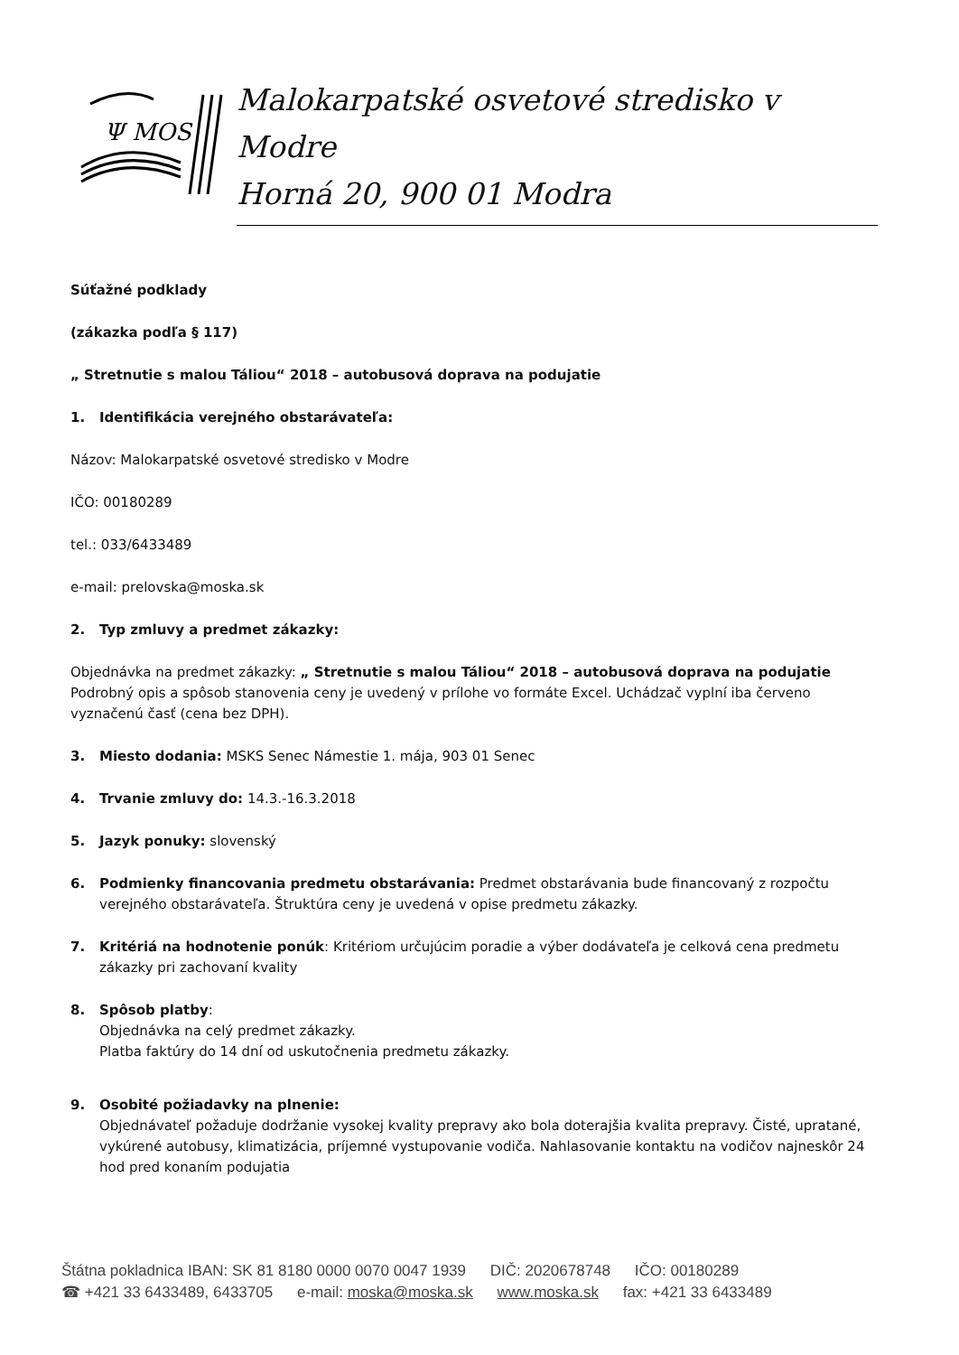Ψ MOS
Malokarpatské osvetové stredisko v Modre
Horná 20, 900 01 Modra
Súťažné podklady
(zákazka podľa § 117)
„ Stretnutie s malou Táliou“ 2018 – autobusová doprava na podujatie
1. Identifikácia verejného obstarávateľa:
Názov: Malokarpatské osvetové stredisko v Modre
IČO: 00180289
tel.: 033/6433489
e-mail: prelovska@moska.sk
2. Typ zmluvy a predmet zákazky:
Objednávka na predmet zákazky: „ Stretnutie s malou Táliou“ 2018 – autobusová doprava na podujatie
Podrobný opis a spôsob stanovenia ceny je uvedený v prílohe vo formáte Excel. Uchádzač vyplní iba červeno vyznačenú časť (cena bez DPH).
3. Miesto dodania: MSKS Senec Námestie 1. mája, 903 01 Senec
4. Trvanie zmluvy do: 14.3.-16.3.2018
5. Jazyk ponuky: slovenský
6. Podmienky financovania predmetu obstarávania: Predmet obstarávania bude financovaný z rozpočtu verejného obstarávateľa. Štruktúra ceny je uvedená v opise predmetu zákazky.
7. Kritériá na hodnotenie ponúk: Kritériom určujúcim poradie a výber dodávateľa je celková cena predmetu zákazky pri zachovaní kvality
8. Spôsob platby:
Objednávka na celý predmet zákazky.
Platba faktúry do 14 dní od uskutočnenia predmetu zákazky.
9. Osobité požiadavky na plnenie:
Objednávateľ požaduje dodržanie vysokej kvality prepravy ako bola doterajšia kvalita prepravy. Čisté, upratané, vykúrené autobusy, klimatizácia, príjemné vystupovanie vodiča. Nahlasovanie kontaktu na vodičov najneskôr 24 hod pred konaním podujatia
Štátna pokladnica IBAN: SK 81 8180 0000 0070 0047 1939 DIČ: 2020678748 IČO: 00180289
☎ +421 33 6433489, 6433705 e-mail: moska@moska.sk www.moska.sk fax: +421 33 6433489